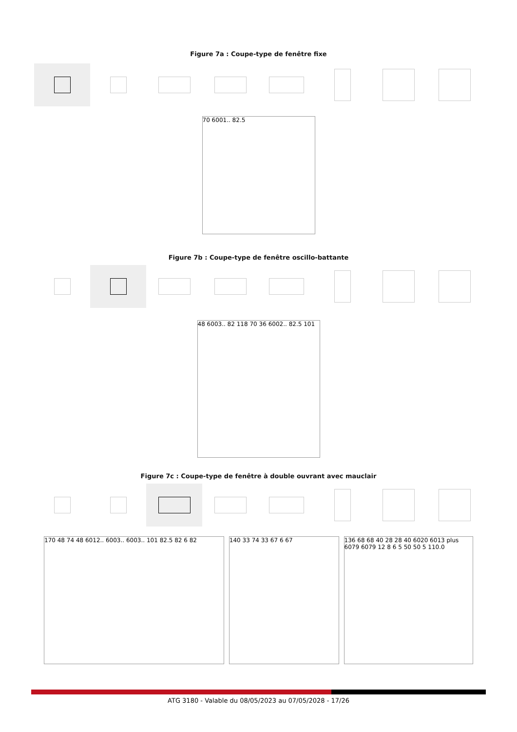Figure 7a : Coupe-type de fenêtre fixe
70 6001.. 82.5
Figure 7b : Coupe-type de fenêtre oscillo-battante
48 6003.. 82 118 70 36 6002.. 82.5 101
Figure 7c : Coupe-type de fenêtre à double ouvrant avec mauclair
170 48 74 48 6012.. 6003.. 6003.. 101 82.5 82 6 82 140 33 74 33 67 6 67 136 68 68 40 28 28 40 6020 6013 plus 6079 6079 12 8 6 5 50 50 5 110.0
ATG 3180 - Valable du 08/05/2023 au 07/05/2028 - 17/26